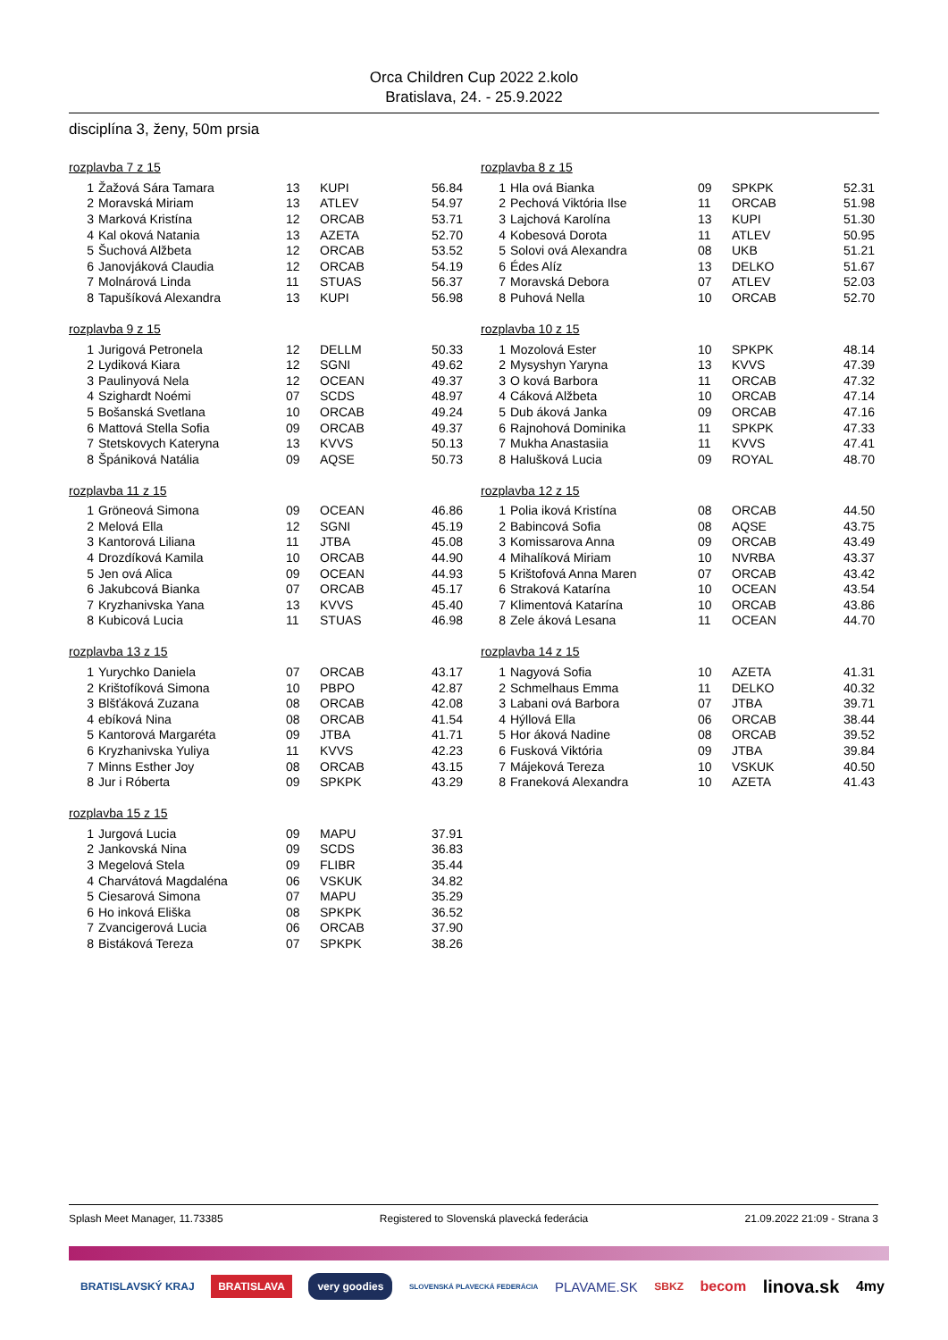Orca Children Cup 2022 2.kolo
Bratislava, 24. - 25.9.2022
disciplína 3, ženy, 50m prsia
rozplavba 7 z 15
| 1 | Žažová Sára Tamara | 13 | KUPI | 56.84 |
| 2 | Moravská Miriam | 13 | ATLEV | 54.97 |
| 3 | Marková Kristína | 12 | ORCAB | 53.71 |
| 4 | Kal oková Natania | 13 | AZETA | 52.70 |
| 5 | Šuchová Alžbeta | 12 | ORCAB | 53.52 |
| 6 | Janovjáková Claudia | 12 | ORCAB | 54.19 |
| 7 | Molnárová Linda | 11 | STUAS | 56.37 |
| 8 | Tapušíková Alexandra | 13 | KUPI | 56.98 |
rozplavba 9 z 15
| 1 | Jurigová Petronela | 12 | DELLM | 50.33 |
| 2 | Lydiková Kiara | 12 | SGNI | 49.62 |
| 3 | Paulinyová Nela | 12 | OCEAN | 49.37 |
| 4 | Szighardt Noémi | 07 | SCDS | 48.97 |
| 5 | Bošanská Svetlana | 10 | ORCAB | 49.24 |
| 6 | Mattová Stella Sofia | 09 | ORCAB | 49.37 |
| 7 | Stetskovych Kateryna | 13 | KVVS | 50.13 |
| 8 | Špániková Natália | 09 | AQSE | 50.73 |
rozplavba 11 z 15
| 1 | Gröneová Simona | 09 | OCEAN | 46.86 |
| 2 | Melová Ella | 12 | SGNI | 45.19 |
| 3 | Kantorová Liliana | 11 | JTBA | 45.08 |
| 4 | Drozdíková Kamila | 10 | ORCAB | 44.90 |
| 5 | Jen ová Alica | 09 | OCEAN | 44.93 |
| 6 | Jakubcová Bianka | 07 | ORCAB | 45.17 |
| 7 | Kryzhanivska Yana | 13 | KVVS | 45.40 |
| 8 | Kubicová Lucia | 11 | STUAS | 46.98 |
rozplavba 13 z 15
| 1 | Yurychko Daniela | 07 | ORCAB | 43.17 |
| 2 | Krištofíková Simona | 10 | PBPO | 42.87 |
| 3 | Blšťáková Zuzana | 08 | ORCAB | 42.08 |
| 4 | ebíková Nina | 08 | ORCAB | 41.54 |
| 5 | Kantorová Margaréta | 09 | JTBA | 41.71 |
| 6 | Kryzhanivska Yuliya | 11 | KVVS | 42.23 |
| 7 | Minns Esther Joy | 08 | ORCAB | 43.15 |
| 8 | Jur i Róberta | 09 | SPKPK | 43.29 |
rozplavba 15 z 15
| 1 | Jurgová Lucia | 09 | MAPU | 37.91 |
| 2 | Jankovská Nina | 09 | SCDS | 36.83 |
| 3 | Megelová Stela | 09 | FLIBR | 35.44 |
| 4 | Charvátová Magdaléna | 06 | VSKUK | 34.82 |
| 5 | Ciesarová Simona | 07 | MAPU | 35.29 |
| 6 | Ho inková Eliška | 08 | SPKPK | 36.52 |
| 7 | Zvancigerová Lucia | 06 | ORCAB | 37.90 |
| 8 | Bistáková Tereza | 07 | SPKPK | 38.26 |
rozplavba 8 z 15
| 1 | Hla ová Bianka | 09 | SPKPK | 52.31 |
| 2 | Pechová Viktória Ilse | 11 | ORCAB | 51.98 |
| 3 | Lajchová Karolína | 13 | KUPI | 51.30 |
| 4 | Kobesová Dorota | 11 | ATLEV | 50.95 |
| 5 | Solovi ová Alexandra | 08 | UKB | 51.21 |
| 6 | Édes Alíz | 13 | DELKO | 51.67 |
| 7 | Moravská Debora | 07 | ATLEV | 52.03 |
| 8 | Puhová Nella | 10 | ORCAB | 52.70 |
rozplavba 10 z 15
| 1 | Mozolová Ester | 10 | SPKPK | 48.14 |
| 2 | Mysyshyn Yaryna | 13 | KVVS | 47.39 |
| 3 | O ková Barbora | 11 | ORCAB | 47.32 |
| 4 | Cáková Alžbeta | 10 | ORCAB | 47.14 |
| 5 | Dub áková Janka | 09 | ORCAB | 47.16 |
| 6 | Rajnohová Dominika | 11 | SPKPK | 47.33 |
| 7 | Mukha Anastasiia | 11 | KVVS | 47.41 |
| 8 | Halušková Lucia | 09 | ROYAL | 48.70 |
rozplavba 12 z 15
| 1 | Polia iková Kristína | 08 | ORCAB | 44.50 |
| 2 | Babincová Sofia | 08 | AQSE | 43.75 |
| 3 | Komissarova Anna | 09 | ORCAB | 43.49 |
| 4 | Mihalíková Miriam | 10 | NVRBA | 43.37 |
| 5 | Krištofová Anna Maren | 07 | ORCAB | 43.42 |
| 6 | Straková Katarína | 10 | OCEAN | 43.54 |
| 7 | Klimentová Katarína | 10 | ORCAB | 43.86 |
| 8 | Zele áková Lesana | 11 | OCEAN | 44.70 |
rozplavba 14 z 15
| 1 | Nagyová Sofia | 10 | AZETA | 41.31 |
| 2 | Schmelhaus Emma | 11 | DELKO | 40.32 |
| 3 | Labani ová Barbora | 07 | JTBA | 39.71 |
| 4 | Hýllová Ella | 06 | ORCAB | 38.44 |
| 5 | Hor áková Nadine | 08 | ORCAB | 39.52 |
| 6 | Fusková Viktória | 09 | JTBA | 39.84 |
| 7 | Májeková Tereza | 10 | VSKUK | 40.50 |
| 8 | Franeková Alexandra | 10 | AZETA | 41.43 |
Splash Meet Manager, 11.73385 Registered to Slovenská plavecká federácia 21.09.2022 21:09 - Strana 3
BRATISLAVSKÝ KRAJ BRATISLAVA very goodies SLOVENSKÁ PLAVECKÁ FEDERÁCIA PLAVAME.SK SBKZ becom linova.sk 4my